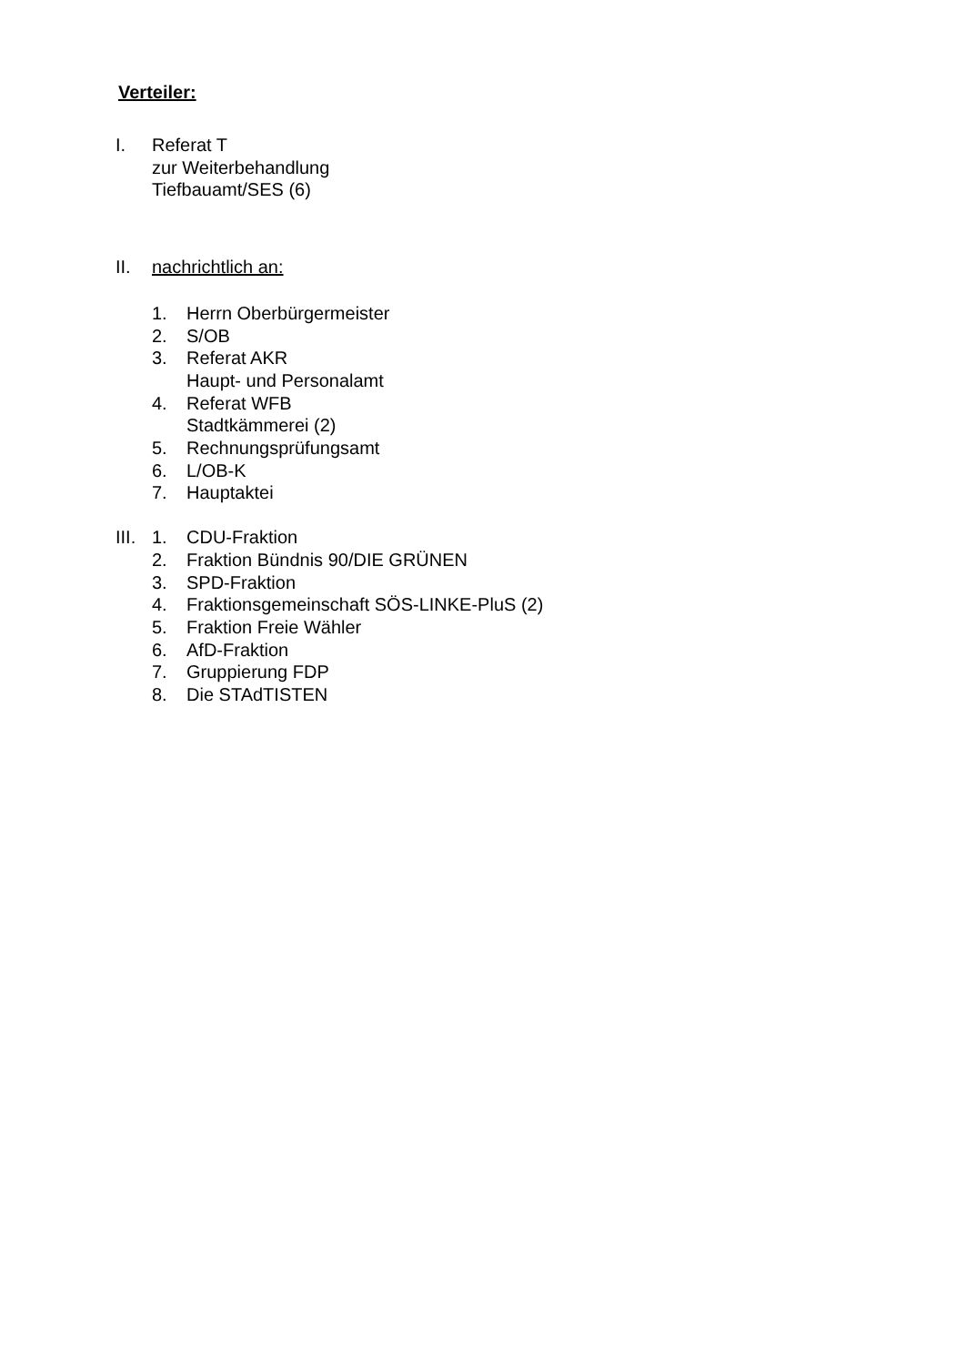Verteiler:
I. Referat T
zur Weiterbehandlung
Tiefbauamt/SES (6)
II. nachrichtlich an:
1. Herrn Oberbürgermeister
2. S/OB
3. Referat AKR
Haupt- und Personalamt
4. Referat WFB
Stadtkämmerei (2)
5. Rechnungsprüfungsamt
6. L/OB-K
7. Hauptaktei
III.
1. CDU-Fraktion
2. Fraktion Bündnis 90/DIE GRÜNEN
3. SPD-Fraktion
4. Fraktionsgemeinschaft SÖS-LINKE-PluS (2)
5. Fraktion Freie Wähler
6. AfD-Fraktion
7. Gruppierung FDP
8. Die STAdTISTEN